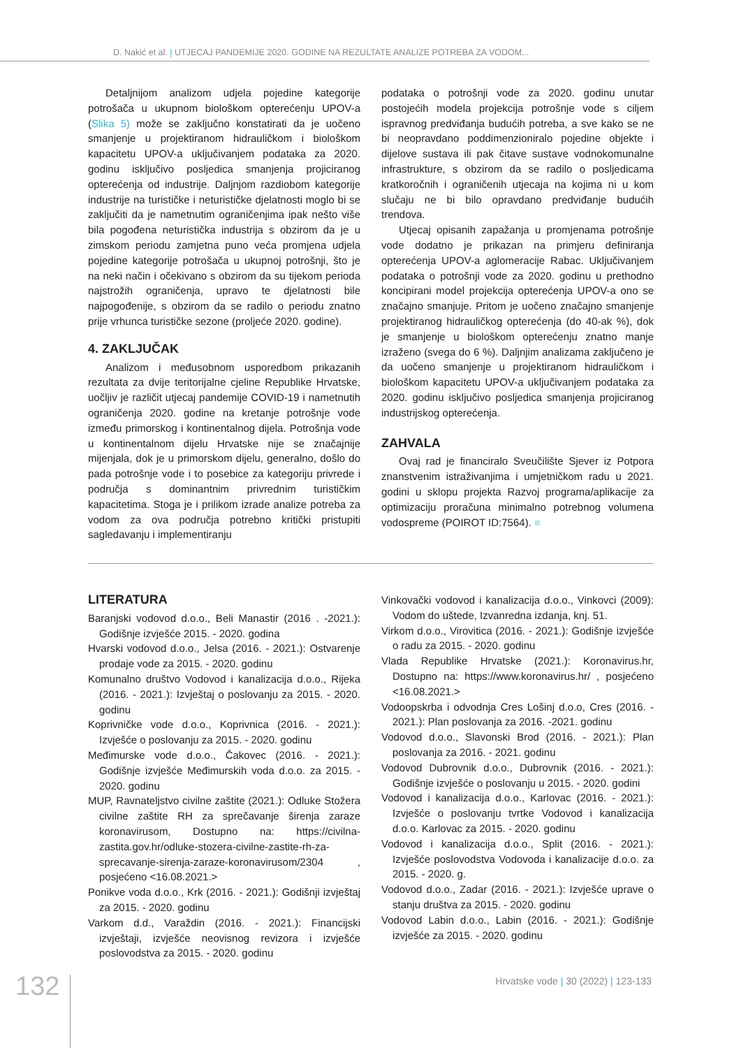D. Nakić et al. | UTJECAJ PANDEMIJE 2020. GODINE NA REZULTATE ANALIZE POTREBA ZA VODOM...
Detaljnijom analizom udjela pojedine kategorije potrošača u ukupnom biološkom opterećenju UPOV-a (Slika 5) može se zaključno konstatirati da je uočeno smanjenje u projektiranom hidrauličkom i biološkom kapacitetu UPOV-a uključivanjem podataka za 2020. godinu isključivo posljedica smanjenja projiciranog opterećenja od industrije. Daljnjom razdiobom kategorije industrije na turističke i neturističke djelatnosti moglo bi se zaključiti da je nametnutim ograničenjima ipak nešto više bila pogođena neturistička industrija s obzirom da je u zimskom periodu zamjetna puno veća promjena udjela pojedine kategorije potrošača u ukupnoj potrošnji, što je na neki način i očekivano s obzirom da su tijekom perioda najstrožih ograničenja, upravo te djelatnosti bile najpogođenije, s obzirom da se radilo o periodu znatno prije vrhunca turističke sezone (proljeće 2020. godine).
4. ZAKLJUČAK
Analizom i međusobnom usporedbom prikazanih rezultata za dvije teritorijalne cjeline Republike Hrvatske, uočljiv je različit utjecaj pandemije COVID-19 i nametnutih ograničenja 2020. godine na kretanje potrošnje vode između primorskog i kontinentalnog dijela. Potrošnja vode u kontinentalnom dijelu Hrvatske nije se značajnije mijenjala, dok je u primorskom dijelu, generalno, došlo do pada potrošnje vode i to posebice za kategoriju privrede i područja s dominantnim privrednim turističkim kapacitetima. Stoga je i prilikom izrade analize potreba za vodom za ova područja potrebno kritički pristupiti sagledavanju i implementiranju
podataka o potrošnji vode za 2020. godinu unutar postojećih modela projekcija potrošnje vode s ciljem ispravnog predviđanja budućih potreba, a sve kako se ne bi neopravdano poddimenzioniralo pojedine objekte i dijelove sustava ili pak čitave sustave vodnokomunalne infrastrukture, s obzirom da se radilo o posljedicama kratkoročnih i ograničenih utjecaja na kojima ni u kom slučaju ne bi bilo opravdano predviđanje budućih trendova.
Utjecaj opisanih zapažanja u promjenama potrošnje vode dodatno je prikazan na primjeru definiranja opterećenja UPOV-a aglomeracije Rabac. Uključivanjem podataka o potrošnji vode za 2020. godinu u prethodno koncipirani model projekcija opterećenja UPOV-a ono se značajno smanjuje. Pritom je uočeno značajno smanjenje projektiranog hidrauličkog opterećenja (do 40-ak %), dok je smanjenje u biološkom opterećenju znatno manje izraženo (svega do 6 %). Daljnjim analizama zaključeno je da uočeno smanjenje u projektiranom hidrauličkom i biološkom kapacitetu UPOV-a uključivanjem podataka za 2020. godinu isključivo posljedica smanjenja projiciranog industrijskog opterećenja.
ZAHVALA
Ovaj rad je financiralo Sveučilište Sjever iz Potpora znanstvenim istraživanjima i umjetničkom radu u 2021. godini u sklopu projekta Razvoj programa/aplikacije za optimizaciju proračuna minimalno potrebnog volumena vodospreme (POIROT ID:7564). ■
LITERATURA
Baranjski vodovod d.o.o., Beli Manastir (2016 . -2021.): Godišnje izvješće 2015. - 2020. godina
Hvarski vodovod d.o.o., Jelsa (2016. - 2021.): Ostvarenje prodaje vode za 2015. - 2020. godinu
Komunalno društvo Vodovod i kanalizacija d.o.o., Rijeka (2016. - 2021.): Izvještaj o poslovanju za 2015. - 2020. godinu
Koprivničke vode d.o.o., Koprivnica (2016. - 2021.): Izvješće o poslovanju za 2015. - 2020. godinu
Međimurske vode d.o.o., Čakovec (2016. - 2021.): Godišnje izvješće Međimurskih voda d.o.o. za 2015. - 2020. godinu
MUP, Ravnateljstvo civilne zaštite (2021.): Odluke Stožera civilne zaštite RH za sprečavanje širenja zaraze koronavirusom, Dostupno na: https://civilna-zastita.gov.hr/odluke-stozera-civilne-zastite-rh-za-sprecavanje-sirenja-zaraze-koronavirusom/2304 , posjećeno <16.08.2021.>
Ponikve voda d.o.o., Krk (2016. - 2021.): Godišnji izvještaj za 2015. - 2020. godinu
Varkom d.d., Varaždin (2016. - 2021.): Financijski izvještaji, izvješće neovisnog revizora i izvješće poslovodstva za 2015. - 2020. godinu
Vinkovački vodovod i kanalizacija d.o.o., Vinkovci (2009): Vodom do uštede, Izvanredna izdanja, knj. 51.
Virkom d.o.o., Virovitica (2016. - 2021.): Godišnje izvješće o radu za 2015. - 2020. godinu
Vlada Republike Hrvatske (2021.): Koronavirus.hr, Dostupno na: https://www.koronavirus.hr/ , posjećeno <16.08.2021.>
Vodoopskrba i odvodnja Cres Lošinj d.o.o, Cres (2016. - 2021.): Plan poslovanja za 2016. -2021. godinu
Vodovod d.o.o., Slavonski Brod (2016. - 2021.): Plan poslovanja za 2016. - 2021. godinu
Vodovod Dubrovnik d.o.o., Dubrovnik (2016. - 2021.): Godišnje izvješće o poslovanju u 2015. - 2020. godini
Vodovod i kanalizacija d.o.o., Karlovac (2016. - 2021.): Izvješće o poslovanju tvrtke Vodovod i kanalizacija d.o.o. Karlovac za 2015. - 2020. godinu
Vodovod i kanalizacija d.o.o., Split (2016. - 2021.): Izvješće poslovodstva Vodovoda i kanalizacije d.o.o. za 2015. - 2020. g.
Vodovod d.o.o., Zadar (2016. - 2021.): Izvješće uprave o stanju društva za 2015. - 2020. godinu
Vodovod Labin d.o.o., Labin (2016. - 2021.): Godišnje izvješće za 2015. - 2020. godinu
132
Hrvatske vode | 30 (2022) | 123-133